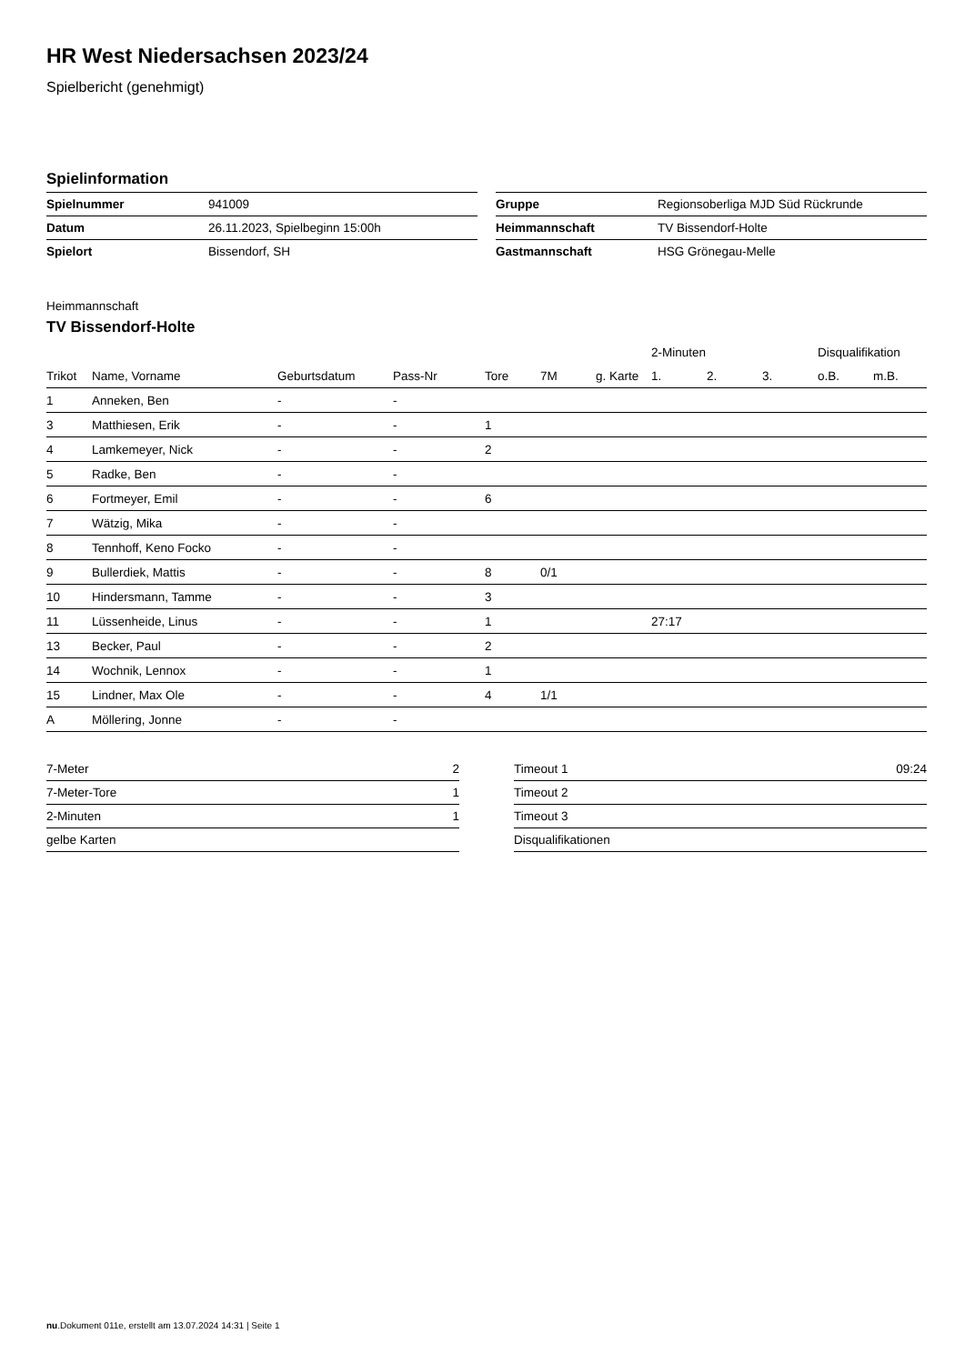HR West Niedersachsen 2023/24
Spielbericht (genehmigt)
Spielinformation
| Spielnummer | 941009 |
| Datum | 26.11.2023, Spielbeginn 15:00h |
| Spielort | Bissendorf, SH |
| Gruppe | Regionsoberliga MJD Süd Rückrunde |
| Heimmannschaft | TV Bissendorf-Holte |
| Gastmannschaft | HSG Grönegau-Melle |
Heimmannschaft
TV Bissendorf-Holte
| | | | | | | | 2-Minuten | | | Disqualifikation | |
| --- | --- | --- | --- | --- | --- | --- | --- | --- | --- | --- | --- |
| Trikot | Name, Vorname | Geburtsdatum | Pass-Nr | Tore | 7M | g. Karte | 1. | 2. | 3. | o.B. | m.B. |
| 1 | Anneken, Ben | - | - | | | | | | | | |
| 3 | Matthiesen, Erik | - | - | 1 | | | | | | | |
| 4 | Lamkemeyer, Nick | - | - | 2 | | | | | | | |
| 5 | Radke, Ben | - | - | | | | | | | | |
| 6 | Fortmeyer, Emil | - | - | 6 | | | | | | | |
| 7 | Wätzig, Mika | - | - | | | | | | | | |
| 8 | Tennhoff, Keno Focko | - | - | | | | | | | | |
| 9 | Bullerdiek, Mattis | - | - | 8 | 0/1 | | | | | | |
| 10 | Hindersmann, Tamme | - | - | 3 | | | | | | | |
| 11 | Lüssenheide, Linus | - | - | 1 | | | 27:17 | | | | |
| 13 | Becker, Paul | - | - | 2 | | | | | | | |
| 14 | Wochnik, Lennox | - | - | 1 | | | | | | | |
| 15 | Lindner, Max Ole | - | - | 4 | 1/1 | | | | | | |
| A | Möllering, Jonne | - | - | | | | | | | | |
| 7-Meter | 2 |
| 7-Meter-Tore | 1 |
| 2-Minuten | 1 |
| gelbe Karten | |
| Timeout 1 | 09:24 |
| Timeout 2 | |
| Timeout 3 | |
| Disqualifikationen | |
nu.Dokument 011e, erstellt am 13.07.2024 14:31 | Seite 1